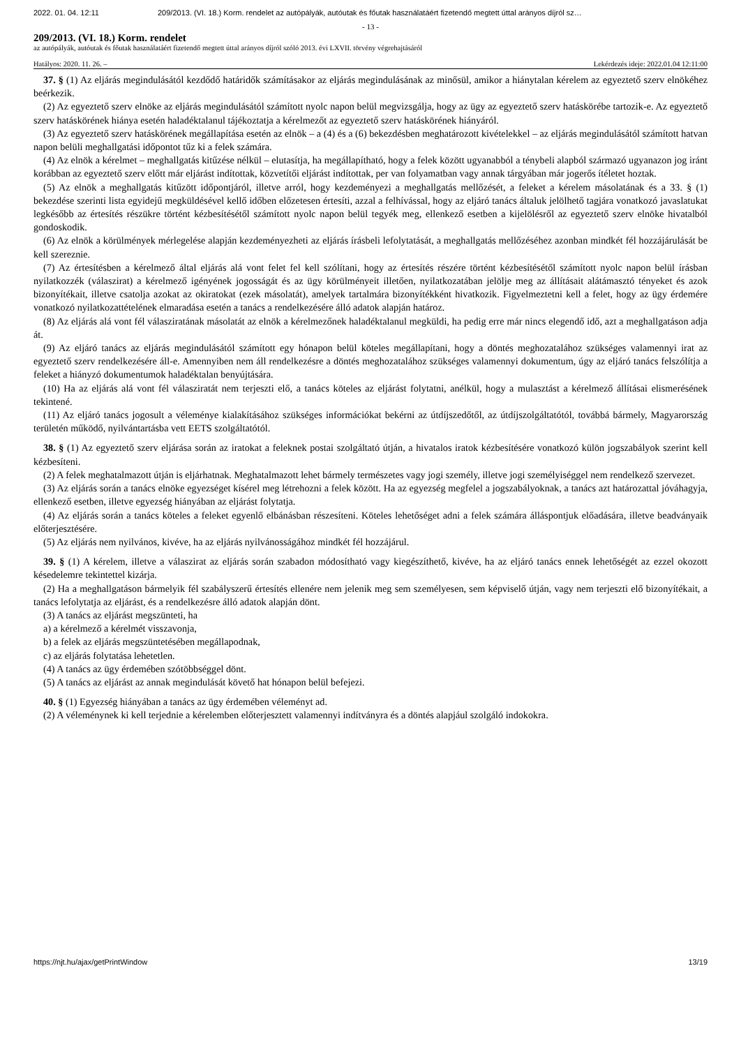2022. 01. 04. 12:11 209/2013. (VI. 18.) Korm. rendelet az autópályák, autóutak és főutak használatáért fizetendő megtett úttal arányos díjról sz…
- 13 -
209/2013. (VI. 18.) Korm. rendelet
az autópályák, autóutak és főutak használatáért fizetendő megtett úttal arányos díjról szóló 2013. évi LXVII. törvény végrehajtásáról
Hatályos: 2020. 11. 26. – Lekérdezés ideje: 2022.01.04 12:11:00
37. § (1) Az eljárás megindulásától kezdődő határidők számításakor az eljárás megindulásának az minősül, amikor a hiánytalan kérelem az egyeztető szerv elnökéhez beérkezik.
(2) Az egyeztető szerv elnöke az eljárás megindulásától számított nyolc napon belül megvizsgálja, hogy az ügy az egyeztető szerv hatáskörébe tartozik-e. Az egyeztető szerv hatáskörének hiánya esetén haladéktalanul tájékoztatja a kérelmezőt az egyeztető szerv hatáskörének hiányáról.
(3) Az egyeztető szerv hatáskörének megállapítása esetén az elnök – a (4) és a (6) bekezdésben meghatározott kivételekkel – az eljárás megindulásától számított hatvan napon belüli meghallgatási időpontot tűz ki a felek számára.
(4) Az elnök a kérelmet – meghallgatás kitűzése nélkül – elutasítja, ha megállapítható, hogy a felek között ugyanabból a ténybeli alapból származó ugyanazon jog iránt korábban az egyeztető szerv előtt már eljárást indítottak, közvetítői eljárást indítottak, per van folyamatban vagy annak tárgyában már jogerős ítéletet hoztak.
(5) Az elnök a meghallgatás kitűzött időpontjáról, illetve arról, hogy kezdeményezi a meghallgatás mellőzését, a feleket a kérelem másolatának és a 33. § (1) bekezdése szerinti lista egyidejű megküldésével kellő időben előzetesen értesíti, azzal a felhívással, hogy az eljáró tanács általuk jelölhető tagjára vonatkozó javaslatukat legkésőbb az értesítés részükre történt kézbesítésétől számított nyolc napon belül tegyék meg, ellenkező esetben a kijelölésről az egyeztető szerv elnöke hivatalból gondoskodik.
(6) Az elnök a körülmények mérlegelése alapján kezdeményezheti az eljárás írásbeli lefolytatását, a meghallgatás mellőzéséhez azonban mindkét fél hozzájárulását be kell szereznie.
(7) Az értesítésben a kérelmező által eljárás alá vont felet fel kell szólítani, hogy az értesítés részére történt kézbesítésétől számított nyolc napon belül írásban nyilatkozzék (válaszirat) a kérelmező igényének jogosságát és az ügy körülményeit illetően, nyilatkozatában jelölje meg az állításait alátámasztó tényeket és azok bizonyítékait, illetve csatolja azokat az okiratokat (ezek másolatát), amelyek tartalmára bizonyítékként hivatkozik. Figyelmeztetni kell a felet, hogy az ügy érdemére vonatkozó nyilatkozattételének elmaradása esetén a tanács a rendelkezésére álló adatok alapján határoz.
(8) Az eljárás alá vont fél válasziratának másolatát az elnök a kérelmezőnek haladéktalanul megküldi, ha pedig erre már nincs elegendő idő, azt a meghallgatáson adja át.
(9) Az eljáró tanács az eljárás megindulásától számított egy hónapon belül köteles megállapítani, hogy a döntés meghozatalához szükséges valamennyi irat az egyeztető szerv rendelkezésére áll-e. Amennyiben nem áll rendelkezésre a döntés meghozatalához szükséges valamennyi dokumentum, úgy az eljáró tanács felszólítja a feleket a hiányzó dokumentumok haladéktalan benyújtására.
(10) Ha az eljárás alá vont fél válasziratát nem terjeszti elő, a tanács köteles az eljárást folytatni, anélkül, hogy a mulasztást a kérelmező állításai elismerésének tekintené.
(11) Az eljáró tanács jogosult a véleménye kialakításához szükséges információkat bekérni az útdíjszedőtől, az útdíjszolgáltatótól, továbbá bármely, Magyarország területén működő, nyilvántartásba vett EETS szolgáltatótól.
38. § (1) Az egyeztető szerv eljárása során az iratokat a feleknek postai szolgáltató útján, a hivatalos iratok kézbesítésére vonatkozó külön jogszabályok szerint kell kézbesíteni.
(2) A felek meghatalmazott útján is eljárhatnak. Meghatalmazott lehet bármely természetes vagy jogi személy, illetve jogi személyiséggel nem rendelkező szervezet.
(3) Az eljárás során a tanács elnöke egyezséget kísérel meg létrehozni a felek között. Ha az egyezség megfelel a jogszabályoknak, a tanács azt határozattal jóváhagyja, ellenkező esetben, illetve egyezség hiányában az eljárást folytatja.
(4) Az eljárás során a tanács köteles a feleket egyenlő elbánásban részesíteni. Köteles lehetőséget adni a felek számára álláspontjuk előadására, illetve beadványaik előterjesztésére.
(5) Az eljárás nem nyilvános, kivéve, ha az eljárás nyilvánosságához mindkét fél hozzájárul.
39. § (1) A kérelem, illetve a válaszirat az eljárás során szabadon módosítható vagy kiegészíthető, kivéve, ha az eljáró tanács ennek lehetőségét az ezzel okozott késedelemre tekintettel kizárja.
(2) Ha a meghallgatáson bármelyik fél szabályszerű értesítés ellenére nem jelenik meg sem személyesen, sem képviselő útján, vagy nem terjeszti elő bizonyítékait, a tanács lefolytatja az eljárást, és a rendelkezésre álló adatok alapján dönt.
(3) A tanács az eljárást megszünteti, ha
a) a kérelmező a kérelmét visszavonja,
b) a felek az eljárás megszüntetésében megállapodnak,
c) az eljárás folytatása lehetetlen.
(4) A tanács az ügy érdemében szótöbbséggel dönt.
(5) A tanács az eljárást az annak megindulását követő hat hónapon belül befejezi.
40. § (1) Egyezség hiányában a tanács az ügy érdemében véleményt ad.
(2) A véleménynek ki kell terjednie a kérelemben előterjesztett valamennyi indítványra és a döntés alapjául szolgáló indokokra.
https://njt.hu/ajax/getPrintWindow 13/19